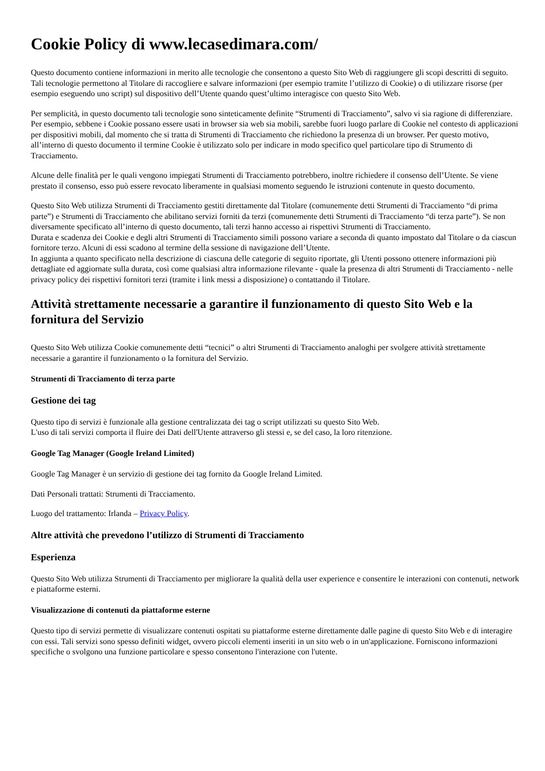Cookie Policy di www.lecasedimara.com/
Questo documento contiene informazioni in merito alle tecnologie che consentono a questo Sito Web di raggiungere gli scopi descritti di seguito. Tali tecnologie permettono al Titolare di raccogliere e salvare informazioni (per esempio tramite l’utilizzo di Cookie) o di utilizzare risorse (per esempio eseguendo uno script) sul dispositivo dell’Utente quando quest’ultimo interagisce con questo Sito Web.
Per semplicità, in questo documento tali tecnologie sono sinteticamente definite “Strumenti di Tracciamento”, salvo vi sia ragione di differenziare.
Per esempio, sebbene i Cookie possano essere usati in browser sia web sia mobili, sarebbe fuori luogo parlare di Cookie nel contesto di applicazioni per dispositivi mobili, dal momento che si tratta di Strumenti di Tracciamento che richiedono la presenza di un browser. Per questo motivo, all’interno di questo documento il termine Cookie è utilizzato solo per indicare in modo specifico quel particolare tipo di Strumento di Tracciamento.
Alcune delle finalità per le quali vengono impiegati Strumenti di Tracciamento potrebbero, inoltre richiedere il consenso dell’Utente. Se viene prestato il consenso, esso può essere revocato liberamente in qualsiasi momento seguendo le istruzioni contenute in questo documento.
Questo Sito Web utilizza Strumenti di Tracciamento gestiti direttamente dal Titolare (comunemente detti Strumenti di Tracciamento “di prima parte”) e Strumenti di Tracciamento che abilitano servizi forniti da terzi (comunemente detti Strumenti di Tracciamento “di terza parte”). Se non diversamente specificato all’interno di questo documento, tali terzi hanno accesso ai rispettivi Strumenti di Tracciamento.
Durata e scadenza dei Cookie e degli altri Strumenti di Tracciamento simili possono variare a seconda di quanto impostato dal Titolare o da ciascun fornitore terzo. Alcuni di essi scadono al termine della sessione di navigazione dell’Utente.
In aggiunta a quanto specificato nella descrizione di ciascuna delle categorie di seguito riportate, gli Utenti possono ottenere informazioni più dettagliate ed aggiornate sulla durata, così come qualsiasi altra informazione rilevante - quale la presenza di altri Strumenti di Tracciamento - nelle privacy policy dei rispettivi fornitori terzi (tramite i link messi a disposizione) o contattando il Titolare.
Attività strettamente necessarie a garantire il funzionamento di questo Sito Web e la fornitura del Servizio
Questo Sito Web utilizza Cookie comunemente detti “tecnici” o altri Strumenti di Tracciamento analoghi per svolgere attività strettamente necessarie a garantire il funzionamento o la fornitura del Servizio.
Strumenti di Tracciamento di terza parte
Gestione dei tag
Questo tipo di servizi è funzionale alla gestione centralizzata dei tag o script utilizzati su questo Sito Web.
L'uso di tali servizi comporta il fluire dei Dati dell'Utente attraverso gli stessi e, se del caso, la loro ritenzione.
Google Tag Manager (Google Ireland Limited)
Google Tag Manager è un servizio di gestione dei tag fornito da Google Ireland Limited.
Dati Personali trattati: Strumenti di Tracciamento.
Luogo del trattamento: Irlanda – Privacy Policy.
Altre attività che prevedono l’utilizzo di Strumenti di Tracciamento
Esperienza
Questo Sito Web utilizza Strumenti di Tracciamento per migliorare la qualità della user experience e consentire le interazioni con contenuti, network e piattaforme esterni.
Visualizzazione di contenuti da piattaforme esterne
Questo tipo di servizi permette di visualizzare contenuti ospitati su piattaforme esterne direttamente dalle pagine di questo Sito Web e di interagire con essi. Tali servizi sono spesso definiti widget, ovvero piccoli elementi inseriti in un sito web o in un'applicazione. Forniscono informazioni specifiche o svolgono una funzione particolare e spesso consentono l'interazione con l'utente.